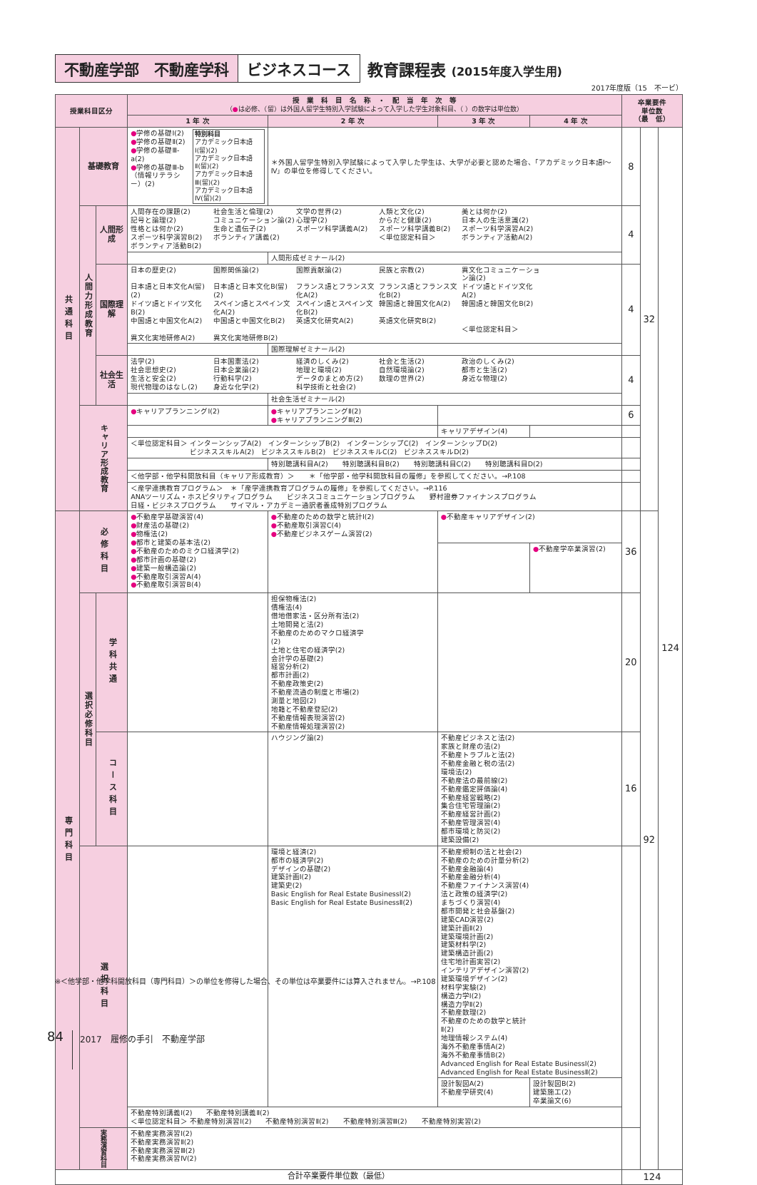不動産学部　不動産学科 ビジネスコース 教育課程表 (2015年度入学生用)
2017年度版（15　不ービ）
| 授業科目区分 | | | 授 業 科 目 名 称 ・ 配 当 年 次 等 （ ● は必修、（留）は外国人留学生特別入学試験によって入学した学生対象科目、（ ）の数字は単位数） | | | | 卒業要件 単位数 （最 低） | | |
| --- | --- | --- | --- | --- | --- | --- | --- | --- | --- |
| | | | 1 年 次 | 2 年 次 | 3 年 次 | 4 年 次 | | | |
| 共通科目 | 基礎教育 | | ● 学修の基礎Ⅰ(2) ● 学修の基礎Ⅱ(2) ● 学修の基礎Ⅲ-a(2) ● 学修の基礎Ⅲ-b （情報リテラシー）(2) 特別科目 アカデミック日本語Ⅰ(留)(2) アカデミック日本語Ⅱ(留)(2) アカデミック日本語Ⅲ(留)(2) アカデミック日本語Ⅳ(留)(2) | ＊外国人留学生特別入学試験によって入学した学生は、大学が必要と認めた場合、「アカデミック日本語Ⅰ～Ⅳ」の単位を修得してください。 | | | 8 | 32 | 124 |
| | 人間力形成教育 | 人間形成 | 人間存在の課題(2) 社会生活と倫理(2) 文学の世界(2) 人類と文化(2) 美とは何か(2) 記号と論理(2) コミュニケーション論(2) 心理学(2) からだと健康(2) 日本人の生活意識(2) 性格とは何か(2) 生命と遺伝子(2) スポーツ科学講義A(2) スポーツ科学講義B(2) スポーツ科学演習A(2) スポーツ科学演習B(2) ボランティア講義(2) ＜単位認定科目＞ ボランティア活動A(2) ボランティア活動B(2) | | | | 4 | | |
| | | | | 人間形成ゼミナール(2) | | | | | |
| | | 国際理解 | 日本の歴史(2) 国際関係論(2) 国際貢献論(2) 民族と宗教(2) 異文化コミュニケーション論(2) 日本語と日本文化A(留)(2) 日本語と日本文化B(留)(2) フランス語とフランス文化A(2) フランス語とフランス文化B(2) ドイツ語とドイツ文化A(2) ドイツ語とドイツ文化B(2) スペイン語とスペイン文化A(2) スペイン語とスペイン文化B(2) 韓国語と韓国文化A(2) 韓国語と韓国文化B(2) 中国語と中国文化A(2) 中国語と中国文化B(2) 英語文化研究A(2) 英語文化研究B(2) ＜単位認定科目＞ 異文化実地研修A(2) 異文化実地研修B(2) | | | | 4 | | |
| | | | | 国際理解ゼミナール(2) | | | | | |
| | | 社会生活 | 法学(2) 日本国憲法(2) 経済のしくみ(2) 社会と生活(2) 政治のしくみ(2) 社会思想史(2) 日本企業論(2) 地理と環境(2) 自然環境論(2) 都市と生活(2) 生活と安全(2) 行動科学(2) データのまとめ方(2) 数理の世界(2) 身近な物理(2) 現代物理のはなし(2) 身近な化学(2) 科学技術と社会(2) | | | | 4 | | |
| | | | | 社会生活ゼミナール(2) | | | | | |
| | キャリア形成教育 | | ● キャリアプランニングⅠ(2) | ● キャリアプランニングⅡ(2) ● キャリアプランニングⅢ(2) | | | 6 | | |
| | | | | | キャリアデザイン(4) | | | | |
| | | | ＜単位認定科目＞ インターンシップA(2) インターンシップB(2) インターンシップC(2) インターンシップD(2) ビジネススキルA(2) ビジネススキルB(2) ビジネススキルC(2) ビジネススキルD(2) | | | | | | |
| | | | | 特別聴講科目A(2) 特別聴講科目B(2) 特別聴講科目C(2) 特別聴講科目D(2) | | | | | |
| | | | ＜他学部・他学科開放科目（キャリア形成教育）＞ ＊「他学部・他学科開放科目の履修」を参照してください。→P.108 | | | | | | |
| | | | ＜産学連携教育プログラム＞ ＊「産学連携教育プログラムの履修」を参照してください。→P.116 ANAツーリズム・ホスピタリティプログラム ビジネスコミュニケーションプログラム 野村證券ファイナンスプログラム 日経・ビジネスプログラム サイマル・アカデミー通訳者養成特別プログラム | | | | | | |
| 専門科目 | 必修科目 | | ● 不動産学基礎演習(4) ● 財産法の基礎(2) ● 物権法(2) ● 都市と建築の基本法(2) ● 不動産のためのミクロ経済学(2) ● 都市計画の基礎(2) ● 建築一般構造論(2) ● 不動産取引演習A(4) ● 不動産取引演習B(4) | ● 不動産のための数学と統計Ⅰ(2) ● 不動産取引演習C(4) ● 不動産ビジネスゲーム演習(2) | ● 不動産キャリアデザイン(2) | | 36 | 92 | |
| | | | | | | ● 不動産学卒業演習(2) | | | |
| | 選択必修科目 | 学科共通 | | 担保物権法(2) 債権法(4) 借地借家法・区分所有法(2) 土地開発と法(2) 不動産のためのマクロ経済学(2) 土地と住宅の経済学(2) 会計学の基礎(2) 経営分析(2) 都市計画(2) 不動産政策史(2) 不動産流通の制度と市場(2) 測量と地図(2) 地籍と不動産登記(2) 不動産情報表現演習(2) 不動産情報処理演習(2) | | | 20 | | |
| | | コース科目 | | ハウジング論(2) | 不動産ビジネスと法(2) 家族と財産の法(2) 不動産トラブルと法(2) 不動産金融と税の法(2) 環境法(2) 不動産法の最前線(2) 不動産鑑定評価論(4) 不動産経営戦略(2) 集合住宅管理論(2) 不動産経営計画(2) 不動産管理演習(4) 都市環境と防災(2) 建築設備(2) | | 16 | | |
| | 選択科目 | | | 環境と経済(2) 都市の経済学(2) デザインの基礎(2) 建築計画Ⅰ(2) 建築史(2) Basic English for Real Estate BusinessⅠ(2) Basic English for Real Estate BusinessⅡ(2) | 不動産規制の法と社会(2) 不動産のための計量分析(2) 不動産金融論(4) 不動産金融分析(4) 不動産ファイナンス演習(4) 法と政策の経済学(2) まちづくり演習(4) 都市開発と社会基盤(2) 建築CAD演習(2) 建築計画Ⅱ(2) 建築環境計画(2) 建築材料学(2) 建築構造計画(2) 住宅地計画実習(2) インテリアデザイン演習(2) 建築環境デザイン(2) 材料学実験(2) 構造力学Ⅰ(2) 構造力学Ⅱ(2) 不動産数理(2) 不動産のための数学と統計Ⅱ(2) 地理情報システム(4) 海外不動産事情A(2) 海外不動産事情B(2) Advanced English for Real Estate BusinessⅠ(2) Advanced English for Real Estate BusinessⅡ(2) | | | | |
| | | | | | 設計製図A(2) 不動産学研究(4) | 設計製図B(2) 建築施工(2) 卒業論文(6) | | | |
| | | | 不動産特別講義Ⅰ(2) 不動産特別講義Ⅱ(2) ＜単位認定科目＞ 不動産特別演習Ⅰ(2) 不動産特別演習Ⅱ(2) 不動産特別演習Ⅲ(2) 不動産特別実習(2) | | | | | | |
| | 実務演習科目 | | 不動産実務演習Ⅰ(2) 不動産実務演習Ⅱ(2) 不動産実務演習Ⅲ(2) 不動産実務演習Ⅳ(2) | | | | | | |
| 合計卒業要件単位数（最低） | | | | | | | 124 | | |
※＜他学部・他学科開放科目（専門科目）＞の単位を修得した場合、その単位は卒業要件には算入されません。→P.108
84 2017　履修の手引　不動産学部